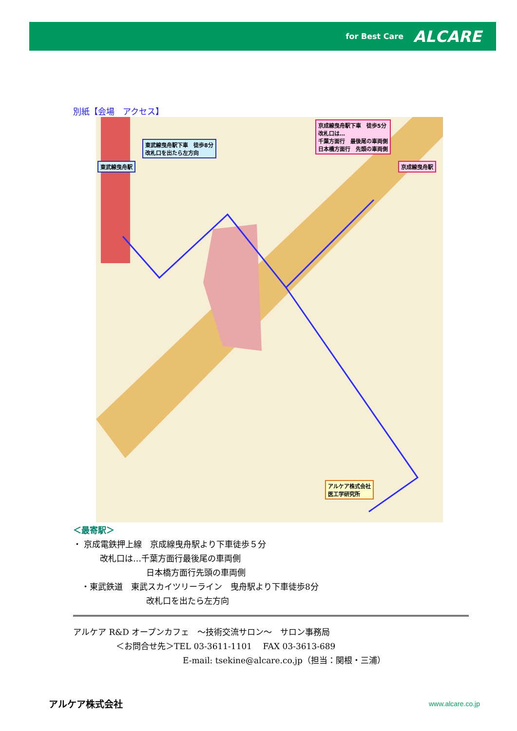for Best Care ALCARE
別紙【会場　アクセス】
東武線曳舟駅下車　徒歩8分
改札口を出たら左方向
東武線曳舟駅
京成線曳舟駅下車　徒歩5分
改札口は…
千葉方面行　最後尾の車両側
日本橋方面行　先頭の車両側
京成線曳舟駅
アルケア株式会社
医工学研究所
＜最寄駅＞
・ 京成電鉄押上線　京成線曳舟駅より下車徒歩５分
改札口は…千葉方面行最後尾の車両側
日本橋方面行先頭の車両側
　・東武鉄道　東武スカイツリーライン　曳舟駅より下車徒歩8分
改札口を出たら左方向
アルケア R&D オープンカフェ　～技術交流サロン～　サロン事務局
＜お問合せ先＞TEL 03-3611-1101　 FAX 03-3613-689
E-mail: tsekine@alcare.co.jp（担当：関根・三浦）
アルケア株式会社 www.alcare.co.jp